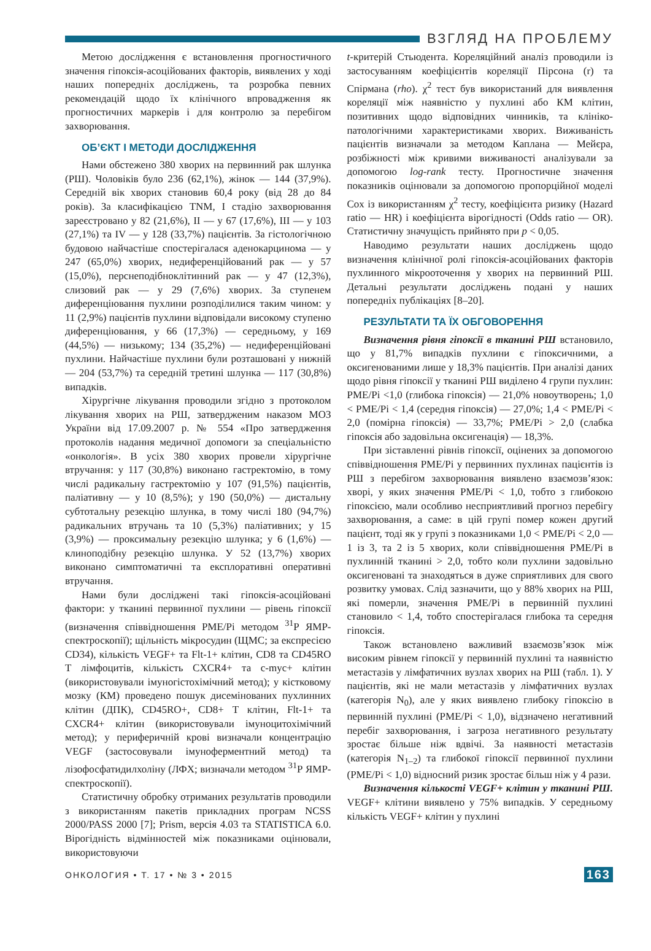ВЗГЛЯД НА ПРОБЛЕМУ
Метою дослідження є встановлення прогностичного значення гіпоксія-асоційованих факторів, виявлених у ході наших попередніх досліджень, та розробка певних рекомендацій щодо їх клінічного впровадження як прогностичних маркерів і для контролю за перебігом захворювання.
ОБ’ЄКТ І МЕТОДИ ДОСЛІДЖЕННЯ
Нами обстежено 380 хворих на первинний рак шлунка (РШ). Чоловіків було 236 (62,1%), жінок — 144 (37,9%). Середній вік хворих становив 60,4 року (від 28 до 84 років). За класифікацією TNM, I стадію захворювання зареєстровано у 82 (21,6%), II — у 67 (17,6%), III — у 103 (27,1%) та IV — у 128 (33,7%) пацієнтів. За гістологічною будовою найчастіше спостерігалася аденокарцинома — у 247 (65,0%) хворих, недиференційований рак — у 57 (15,0%), перснеподібноклітинний рак — у 47 (12,3%), слизовий рак — у 29 (7,6%) хворих. За ступенем диференціювання пухлини розподілилися таким чином: у 11 (2,9%) пацієнтів пухлини відповідали високому ступеню диференціювання, у 66 (17,3%) — середньому, у 169 (44,5%) — низькому; 134 (35,2%) — недиференційовані пухлини. Найчастіше пухлини були розташовані у нижній — 204 (53,7%) та середній третині шлунка — 117 (30,8%) випадків.
Хірургічне лікування проводили згідно з протоколом лікування хворих на РШ, затвердженим наказом МОЗ України від 17.09.2007 р. № 554 «Про затвердження протоколів надання медичної допомоги за спеціальністю «онкологія». В усіх 380 хворих провели хірургічне втручання: у 117 (30,8%) виконано гастректомію, в тому числі радикальну гастректомію у 107 (91,5%) пацієнтів, паліативну — у 10 (8,5%); у 190 (50,0%) — дистальну субтотальну резекцію шлунка, в тому числі 180 (94,7%) радикальних втручань та 10 (5,3%) паліативних; у 15 (3,9%) — проксимальну резекцію шлунка; у 6 (1,6%) — клиноподібну резекцію шлунка. У 52 (13,7%) хворих виконано симптоматичні та експлоративні оперативні втручання.
Нами були досліджені такі гіпоксія-асоційовані фактори: у тканині первинної пухлини — рівень гіпоксії (визначення співвідношення PME/Pi методом <sup>31</sup>Р ЯМР-спектроскопії); щільність мікросудин (ЩМС; за експресією CD34), кількість VEGF+ та Flt-1+ клітин, CD8 та CD45RO Т лімфоцитів, кількість CXCR4+ та c-myc+ клітин (використовували імуногістохімічний метод); у кістковому мозку (КМ) проведено пошук дисемінованих пухлинних клітин (ДПК), CD45RO+, CD8+ Т клітин, Flt-1+ та CXCR4+ клітин (використовували імуноцитохімічний метод); у периферичній крові визначали концентрацію VEGF (застосовували імуноферментний метод) та лізофосфатидилхоліну (ЛФХ; визначали методом <sup>31</sup>Р ЯМР-спектроскопії).
Статистичну обробку отриманих результатів проводили з використанням пакетів прикладних програм NCSS 2000/PASS 2000 [7]; Prism, версія 4.03 та STATISTICA 6.0. Вірогідність відмінностей між показниками оцінювали, використовуючи
t-критерій Стьюдента. Кореляційний аналіз проводили із застосуванням коефіцієнтів кореляції Пірсона (r) та Спірмана (rho). χ<sup>2</sup> тест був використаний для виявлення кореляції між наявністю у пухлині або КМ клітин, позитивних щодо відповідних чинників, та клініко-патологічними характеристиками хворих. Виживаність пацієнтів визначали за методом Каплана — Мейєра, розбіжності між кривими виживаності аналізували за допомогою log-rank тесту. Прогностичне значення показників оцінювали за допомогою пропорційної моделі Cox із використанням χ<sup>2</sup> тесту, коефіцієнта ризику (Hazard ratio — HR) і коефіцієнта вірогідності (Odds ratio — OR). Статистичну значущість прийнято при p < 0,05.
Наводимо результати наших досліджень щодо визначення клінічної ролі гіпоксія-асоційованих факторів пухлинного мікрооточення у хворих на первинний РШ. Детальні результати досліджень подані у наших попередніх публікаціях [8–20].
РЕЗУЛЬТАТИ ТА ЇХ ОБГОВОРЕННЯ
Визначення рівня гіпоксії в тканині РШ встановило, що у 81,7% випадків пухлини є гіпоксичними, а оксигенованими лише у 18,3% пацієнтів. При аналізі даних щодо рівня гіпоксії у тканині РШ виділено 4 групи пухлин: PME/Pi <1,0 (глибока гіпоксія) — 21,0% новоутворень; 1,0 < PME/Pi < 1,4 (середня гіпоксія) — 27,0%; 1,4 < PME/Pi < 2,0 (помірна гіпоксія) — 33,7%; PME/Pi > 2,0 (слабка гіпоксія або задовільна оксигенація) — 18,3%.
При зіставленні рівнів гіпоксії, оцінених за допомогою співвідношення PME/Pi у первинних пухлинах пацієнтів із РШ з перебігом захворювання виявлено взаємозв’язок: хворі, у яких значення PME/Pi < 1,0, тобто з глибокою гіпоксією, мали особливо несприятливий прогноз перебігу захворювання, а саме: в цій групі помер кожен другий пацієнт, тоді як у групі з показниками 1,0 < PME/Pi < 2,0 — 1 із 3, та 2 із 5 хворих, коли співвідношення PME/Pi в пухлинній тканині > 2,0, тобто коли пухлини задовільно оксигеновані та знаходяться в дуже сприятливих для свого розвитку умовах. Слід зазначити, що у 88% хворих на РШ, які померли, значення PME/Pi в первинній пухлині становило < 1,4, тобто спостерігалася глибока та середня гіпоксія.
Також встановлено важливий взаємозв’язок між високим рівнем гіпоксії у первинній пухлині та наявністю метастазів у лімфатичних вузлах хворих на РШ (табл. 1). У пацієнтів, які не мали метастазів у лімфатичних вузлах (категорія N<sub>0</sub>), але у яких виявлено глибоку гіпоксію в первинній пухлині (PME/Pi < 1,0), відзначено негативний перебіг захворювання, і загроза негативного результату зростає більше ніж вдвічі. За наявності метастазів (категорія N<sub>1–2</sub>) та глибокої гіпоксії первинної пухлини (PME/Pi < 1,0) відносний ризик зростає більш ніж у 4 рази.
Визначення кількості VEGF+ клітин у тканині РШ. VEGF+ клітини виявлено у 75% випадків. У середньому кількість VEGF+ клітин у пухлині
ОНКОЛОГИЯ • Т. 17 • № 3 • 2015 163